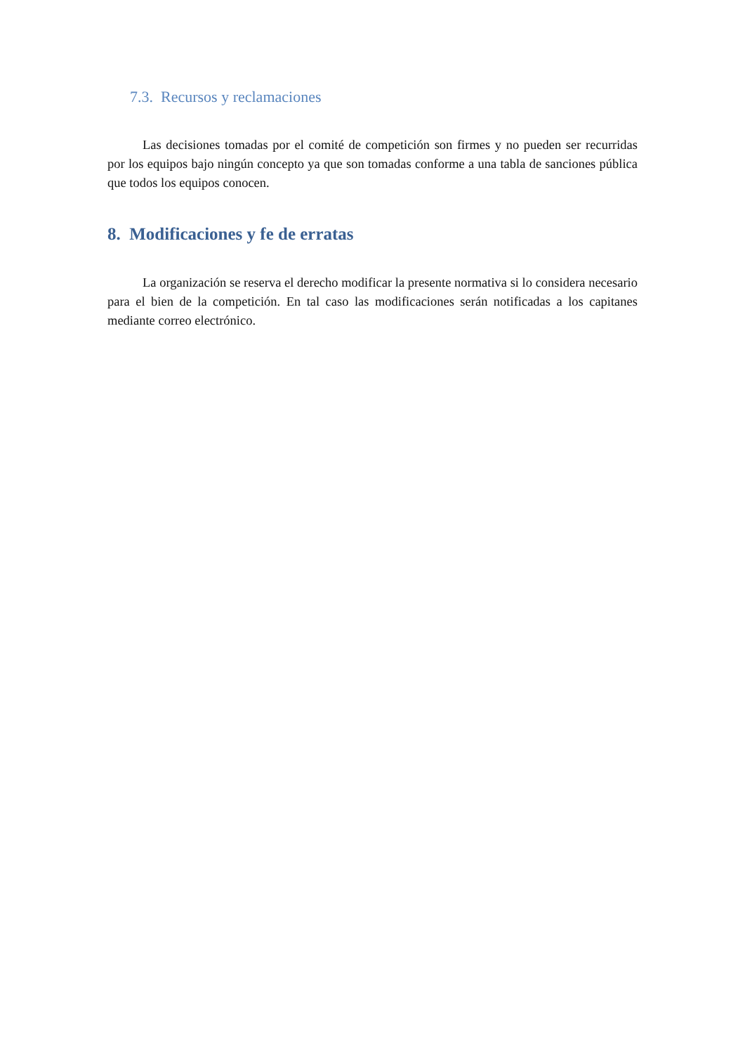7.3. Recursos y reclamaciones
Las decisiones tomadas por el comité de competición son firmes y no pueden ser recurridas por los equipos bajo ningún concepto ya que son tomadas conforme a una tabla de sanciones pública que todos los equipos conocen.
8. Modificaciones y fe de erratas
La organización se reserva el derecho modificar la presente normativa si lo considera necesario para el bien de la competición. En tal caso las modificaciones serán notificadas a los capitanes mediante correo electrónico.